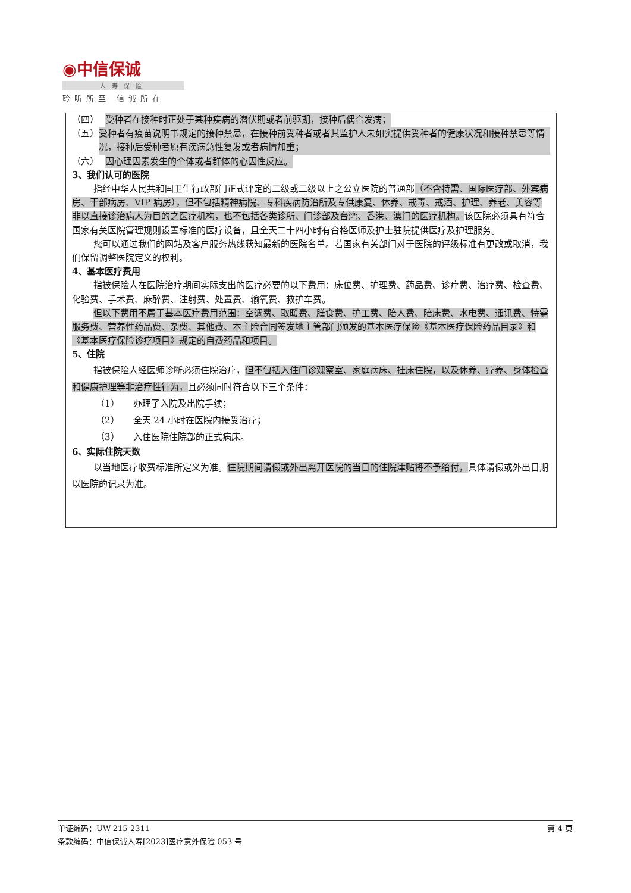◉中信保诚
人寿保险
聆听所至 信诚所在
（四） 受种者在接种时正处于某种疾病的潜伏期或者前驱期，接种后偶合发病；
（五） 受种者有疫苗说明书规定的接种禁忌，在接种前受种者或者其监护人未如实提供受种者的健康状况和接种禁忌等情况，接种后受种者原有疾病急性复发或者病情加重；
（六） 因心理因素发生的个体或者群体的心因性反应。
3、我们认可的医院
指经中华人民共和国卫生行政部门正式评定的二级或二级以上之公立医院的普通部（不含特需、国际医疗部、外宾病房、干部病房、VIP 病房），但不包括精神病院、专科疾病防治所及专供康复、休养、戒毒、戒酒、护理、养老、美容等非以直接诊治病人为目的之医疗机构，也不包括各类诊所、门诊部及台湾、香港、澳门的医疗机构。该医院必须具有符合国家有关医院管理规则设置标准的医疗设备，且全天二十四小时有合格医师及护士驻院提供医疗及护理服务。
您可以通过我们的网站及客户服务热线获知最新的医院名单。若国家有关部门对于医院的评级标准有更改或取消，我们保留调整医院定义的权利。
4、基本医疗费用
指被保险人在医院治疗期间实际支出的医疗必要的以下费用：床位费、护理费、药品费、诊疗费、治疗费、检查费、化验费、手术费、麻醉费、注射费、处置费、输氧费、救护车费。
但以下费用不属于基本医疗费用范围：空调费、取暖费、膳食费、护工费、陪人费、陪床费、水电费、通讯费、特需服务费、营养性药品费、杂费、其他费、本主险合同签发地主管部门颁发的基本医疗保险《基本医疗保险药品目录》和《基本医疗保险诊疗项目》规定的自费药品和项目。
5、住院
指被保险人经医师诊断必须住院治疗，但不包括入住门诊观察室、家庭病床、挂床住院，以及休养、疗养、身体检查和健康护理等非治疗性行为，且必须同时符合以下三个条件：
（1）　　办理了入院及出院手续；
（2）　　全天 24 小时在医院内接受治疗；
（3）　　入住医院住院部的正式病床。
6、实际住院天数
以当地医疗收费标准所定义为准。住院期间请假或外出离开医院的当日的住院津贴将不予给付，具体请假或外出日期以医院的记录为准。
单证编码：UW-215-2311 第 4 页
条款编码：中信保诚人寿[2023]医疗意外保险 053 号